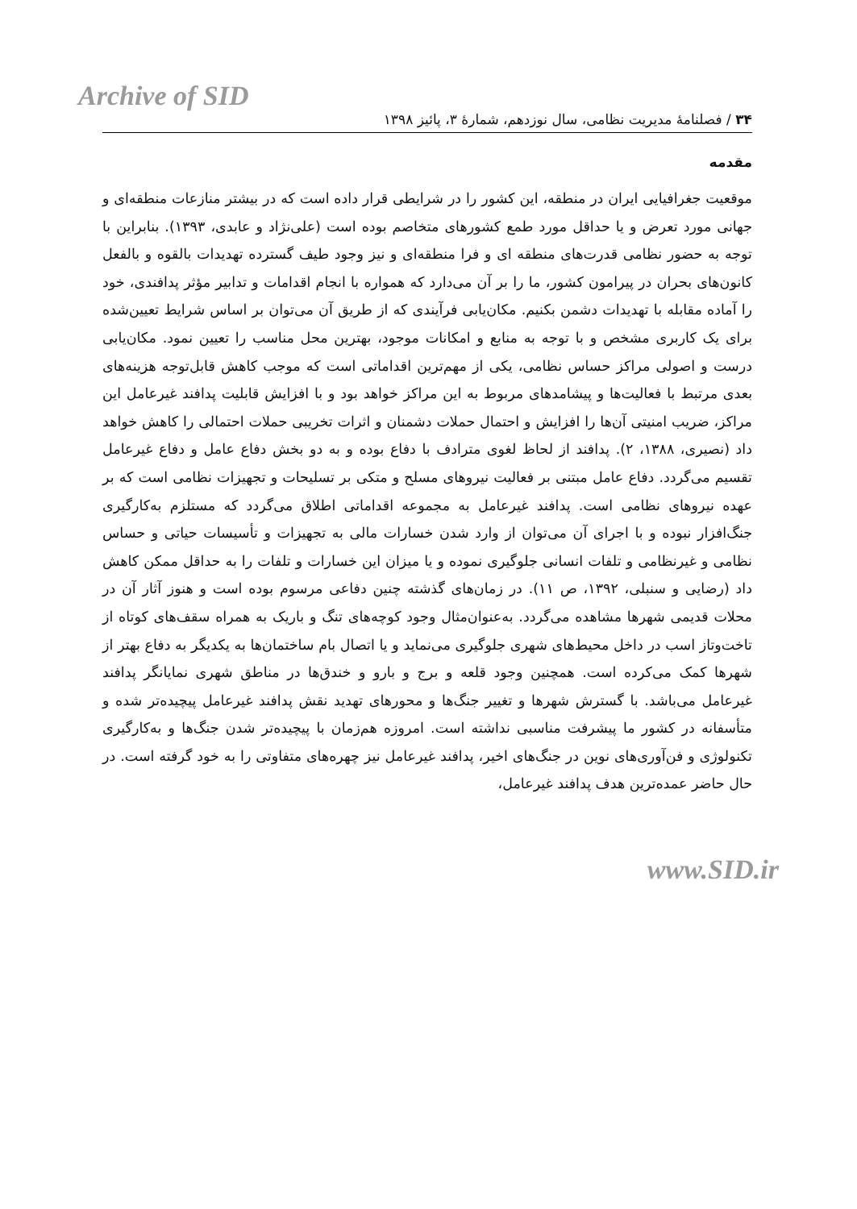Archive of SID
۳۴ / فصلنامهٔ مدیریت نظامی، سال نوزدهم، شمارهٔ ۳، پائیز ۱۳۹۸
مقدمه
موقعیت جغرافیایی ایران در منطقه، این کشور را در شرایطی قرار داده است که در بیشتر منازعات منطقه‌ای و جهانی مورد تعرض و یا حداقل مورد طمع کشورهای متخاصم بوده است (علی‌نژاد و عابدی، ۱۳۹۳). بنابراین با توجه به حضور نظامی قدرت‌های منطقه ای و فرا منطقه‌ای و نیز وجود طیف گسترده تهدیدات بالقوه و بالفعل کانون‌های بحران در پیرامون کشور، ما را بر آن می‌دارد که همواره با انجام اقدامات و تدابیر مؤثر پدافندی، خود را آماده مقابله با تهدیدات دشمن بکنیم. مکان‌یابی فرآیندی که از طریق آن می‌توان بر اساس شرایط تعیین‌شده برای یک کاربری مشخص و با توجه به منابع و امکانات موجود، بهترین محل مناسب را تعیین نمود. مکان‌یابی درست و اصولی مراکز حساس نظامی، یکی از مهم‌ترین اقداماتی است که موجب کاهش قابل‌توجه هزینه‌های بعدی مرتبط با فعالیت‌ها و پیشامدهای مربوط به این مراکز خواهد بود و با افزایش قابلیت پدافند غیرعامل این مراکز، ضریب امنیتی آن‌ها را افزایش و احتمال حملات دشمنان و اثرات تخریبی حملات احتمالی را کاهش خواهد داد (نصیری، ۱۳۸۸، ۲). پدافند از لحاظ لغوی مترادف با دفاع بوده و به دو بخش دفاع عامل و دفاع غیرعامل تقسیم می‌گردد. دفاع عامل مبتنی بر فعالیت نیروهای مسلح و متکی بر تسلیحات و تجهیزات نظامی است که بر عهده نیروهای نظامی است. پدافند غیرعامل به مجموعه اقداماتی اطلاق می‌گردد که مستلزم به‌کارگیری جنگ‌افزار نبوده و با اجرای آن می‌توان از وارد شدن خسارات مالی به تجهیزات و تأسیسات حیاتی و حساس نظامی و غیرنظامی و تلفات انسانی جلوگیری نموده و یا میزان این خسارات و تلفات را به حداقل ممکن کاهش داد (رضایی و سنبلی، ۱۳۹۲، ص ۱۱). در زمان‌های گذشته چنین دفاعی مرسوم بوده است و هنوز آثار آن در محلات قدیمی شهرها مشاهده می‌گردد. به‌عنوان‌مثال وجود کوچه‌های تنگ و باریک به همراه سقف‌های کوتاه از تاخت‌وتاز اسب در داخل محیط‌های شهری جلوگیری می‌نماید و یا اتصال بام ساختمان‌ها به یکدیگر به دفاع بهتر از شهرها کمک می‌کرده است. همچنین وجود قلعه و برج و بارو و خندق‌ها در مناطق شهری نمایانگر پدافند غیرعامل می‌باشد. با گسترش شهرها و تغییر جنگ‌ها و محورهای تهدید نقش پدافند غیرعامل پیچیده‌تر شده و متأسفانه در کشور ما پیشرفت مناسبی نداشته است. امروزه هم‌زمان با پیچیده‌تر شدن جنگ‌ها و به‌کارگیری تکنولوژی و فن‌آوری‌های نوین در جنگ‌های اخیر، پدافند غیرعامل نیز چهره‌های متفاوتی را به خود گرفته است. در حال حاضر عمده‌ترین هدف پدافند غیرعامل،
www.SID.ir